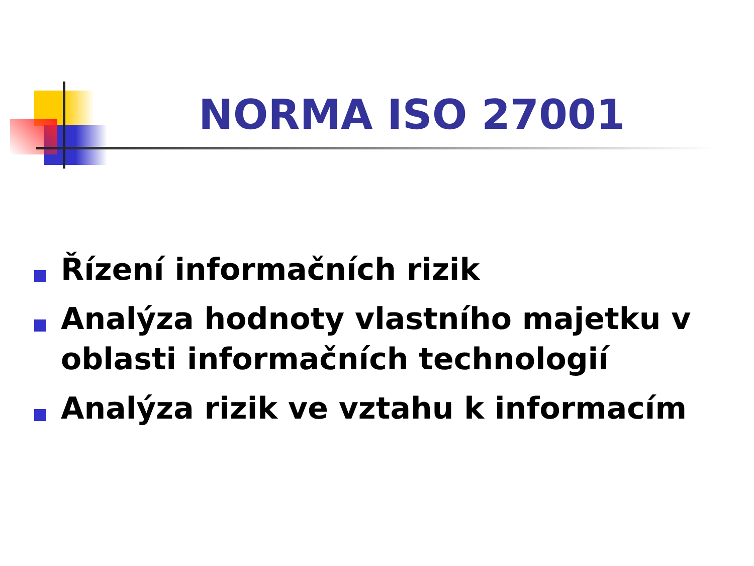NORMA ISO 27001
Řízení informačních rizik
Analýza hodnoty vlastního majetku v oblasti informačních technologií
Analýza rizik ve vztahu k informacím